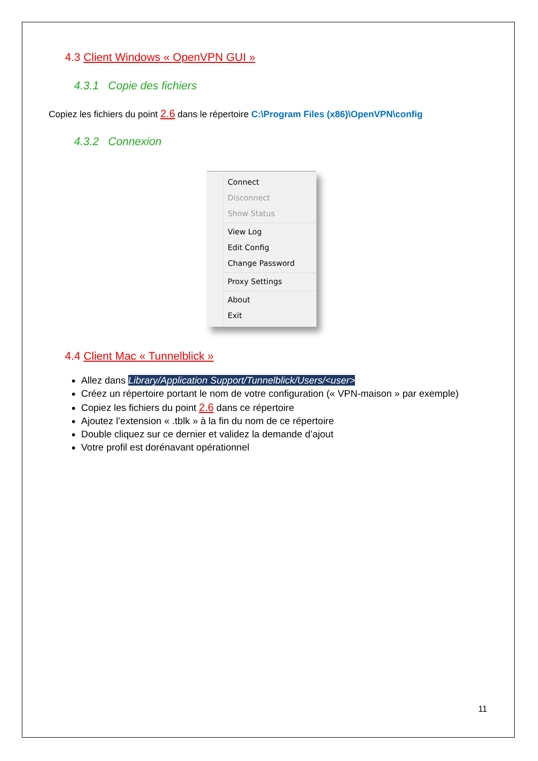4.3 Client Windows « OpenVPN GUI »
4.3.1 Copie des fichiers
Copiez les fichiers du point 2.6 dans le répertoire C:\Program Files (x86)\OpenVPN\config
4.3.2 Connexion
Connect
Disconnect
Show Status
View Log
Edit Config
Change Password
Proxy Settings
About
Exit
4.4 Client Mac « Tunnelblick »
Allez dans Library/Application Support/Tunnelblick/Users/<user>
Créez un répertoire portant le nom de votre configuration (« VPN-maison » par exemple)
Copiez les fichiers du point 2.6 dans ce répertoire
Ajoutez l’extension « .tblk » à la fin du nom de ce répertoire
Double cliquez sur ce dernier et validez la demande d’ajout
Votre profil est dorénavant opérationnel
11